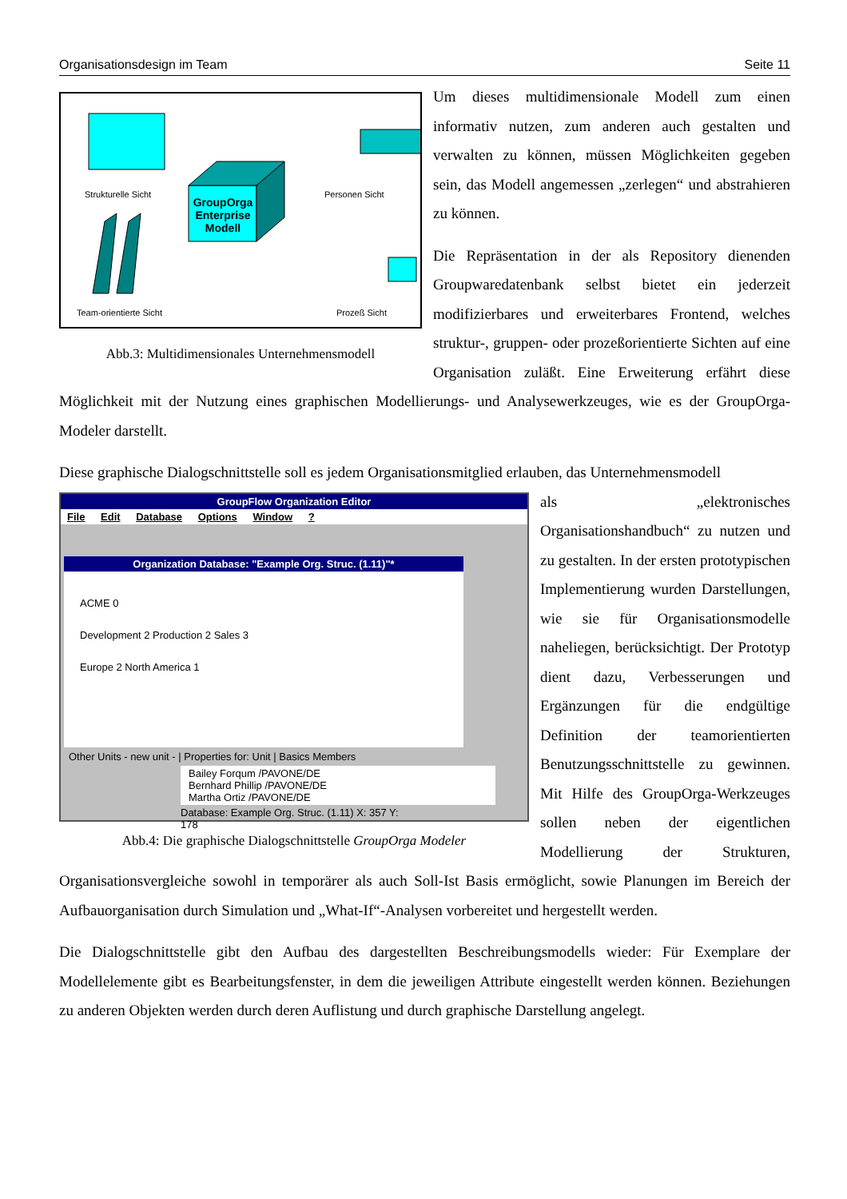Organisationsdesign im Team Seite 11
Strukturelle Sicht Personen Sicht
Team-orientierte Sicht Prozeß Sicht
GroupOrga Enterprise Modell
Abb.3: Multidimensionales Unternehmensmodell
Um dieses multidimensionale Modell zum einen informativ nutzen, zum anderen auch gestalten und verwalten zu können, müssen Möglichkeiten gegeben sein, das Modell angemessen „zerlegen“ und abstrahieren zu können.
Die Repräsentation in der als Repository dienenden Groupwaredatenbank selbst bietet ein jederzeit modifizierbares und erweiterbares Frontend, welches struktur-, gruppen- oder prozeßorientierte Sichten auf eine Organisation zuläßt. Eine Erweiterung erfährt diese Möglichkeit mit der Nutzung eines graphischen Modellierungs- und Analysewerkzeuges, wie es der GroupOrga-Modeler darstellt.
Diese graphische Dialogschnittstelle soll es jedem Organisationsmitglied erlauben, das Unternehmensmodell
GroupFlow Organization Editor
File Edit Database Options Window ?
Organization Database: "Example Org. Struc. (1.11)"*
ACME 0
Development 2 Production 2 Sales 3
Europe 2 North America 1
Other Units - new unit - | Properties for: Unit | Basics Members
Bailey Forqum /PAVONE/DE
Bernhard Phillip /PAVONE/DE
Martha Ortiz /PAVONE/DE
Database: Example Org. Struc. (1.11) X: 357 Y: 178
Abb.4: Die graphische Dialogschnittstelle GroupOrga Modeler
als „elektronisches Organisationshandbuch“ zu nutzen und zu gestalten. In der ersten prototypischen Implementierung wurden Darstellungen, wie sie für Organisationsmodelle naheliegen, berücksichtigt. Der Prototyp dient dazu, Verbesserungen und Ergänzungen für die endgültige Definition der teamorientierten Benutzungsschnittstelle zu gewinnen. Mit Hilfe des GroupOrga-Werkzeuges sollen neben der eigentlichen Modellierung der Strukturen, Organisationsvergleiche sowohl in temporärer als auch Soll-Ist Basis ermöglicht, sowie Planungen im Bereich der Aufbauorganisation durch Simulation und „What-If“-Analysen vorbereitet und hergestellt werden.
Die Dialogschnittstelle gibt den Aufbau des dargestellten Beschreibungsmodells wieder: Für Exemplare der Modellelemente gibt es Bearbeitungsfenster, in dem die jeweiligen Attribute eingestellt werden können. Beziehungen zu anderen Objekten werden durch deren Auflistung und durch graphische Darstellung angelegt.